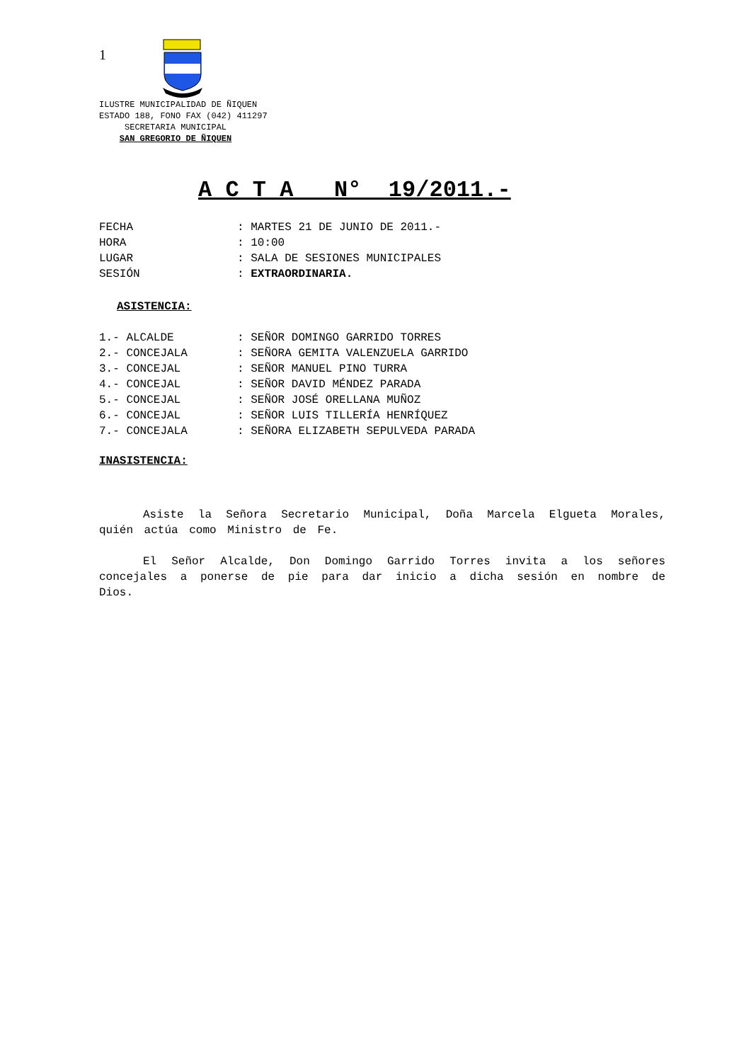1
ILUSTRE MUNICIPALIDAD DE ÑIQUEN
ESTADO 188, FONO FAX (042) 411297
SECRETARIA MUNICIPAL
SAN GREGORIO DE ÑIQUEN
A C T A N° 19/2011.-
FECHA: MARTES 21 DE JUNIO DE 2011.-
HORA: 10:00
LUGAR: SALA DE SESIONES MUNICIPALES
SESIÓN: EXTRAORDINARIA.
ASISTENCIA:
1.- ALCALDE: SEÑOR DOMINGO GARRIDO TORRES
2.- CONCEJALA: SEÑORA GEMITA VALENZUELA GARRIDO
3.- CONCEJAL: SEÑOR MANUEL PINO TURRA
4.- CONCEJAL: SEÑOR DAVID MÉNDEZ PARADA
5.- CONCEJAL: SEÑOR JOSÉ ORELLANA MUÑOZ
6.- CONCEJAL: SEÑOR LUIS TILLERÍA HENRÍQUEZ
7.- CONCEJALA: SEÑORA ELIZABETH SEPULVEDA PARADA
INASISTENCIA:
Asiste la Señora Secretario Municipal, Doña Marcela Elgueta Morales, quién actúa como Ministro de Fe.
El Señor Alcalde, Don Domingo Garrido Torres invita a los señores concejales a ponerse de pie para dar inicio a dicha sesión en nombre de Dios.